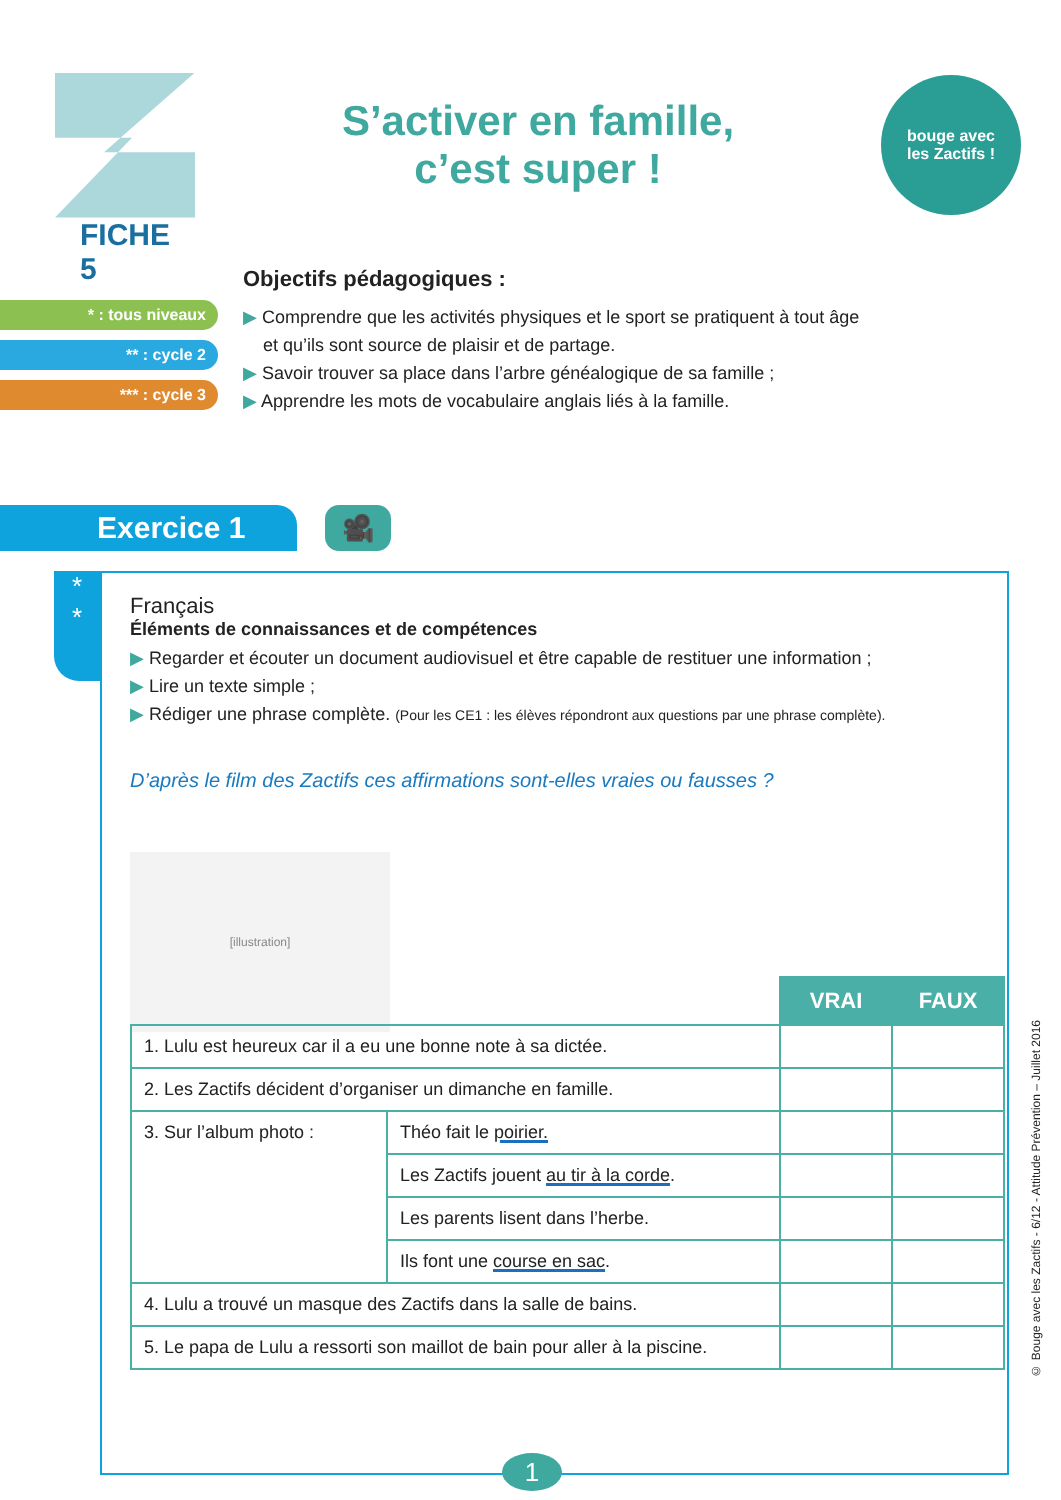FICHE 5
S’activer en famille,
c’est super !
bouge avec
les Zactifs !
* : tous niveaux
** : cycle 2
*** : cycle 3
Objectifs pédagogiques :
▶ Comprendre que les activités physiques et le sport se pratiquent à tout âge
et qu’ils sont source de plaisir et de partage.
▶ Savoir trouver sa place dans l’arbre généalogique de sa famille ;
▶ Apprendre les mots de vocabulaire anglais liés à la famille.
Exercice 1
🎥
*
*
Français
Éléments de connaissances et de compétences
▶ Regarder et écouter un document audiovisuel et être capable de restituer une information ;
▶ Lire un texte simple ;
▶ Rédiger une phrase complète. (Pour les CE1 : les élèves répondront aux questions par une phrase complète).
D’après le film des Zactifs ces affirmations sont-elles vraies ou fausses ?
[illustration]
| | | VRAI | FAUX |
| --- | --- | --- | --- |
| 1. Lulu est heureux car il a eu une bonne note à sa dictée. | | | |
| 2. Les Zactifs décident d’organiser un dimanche en famille. | | | |
| 3. Sur l’album photo : | Théo fait le poirier. | | |
| | Les Zactifs jouent au tir à la corde . | | |
| | Les parents lisent dans l’herbe. | | |
| | Ils font une course en sac . | | |
| 4. Lulu a trouvé un masque des Zactifs dans la salle de bains. | | | |
| 5. Le papa de Lulu a ressorti son maillot de bain pour aller à la piscine. | | | |
1
© Bouge avec les Zactifs - 6/12 - Attitude Prévention – Juillet 2016